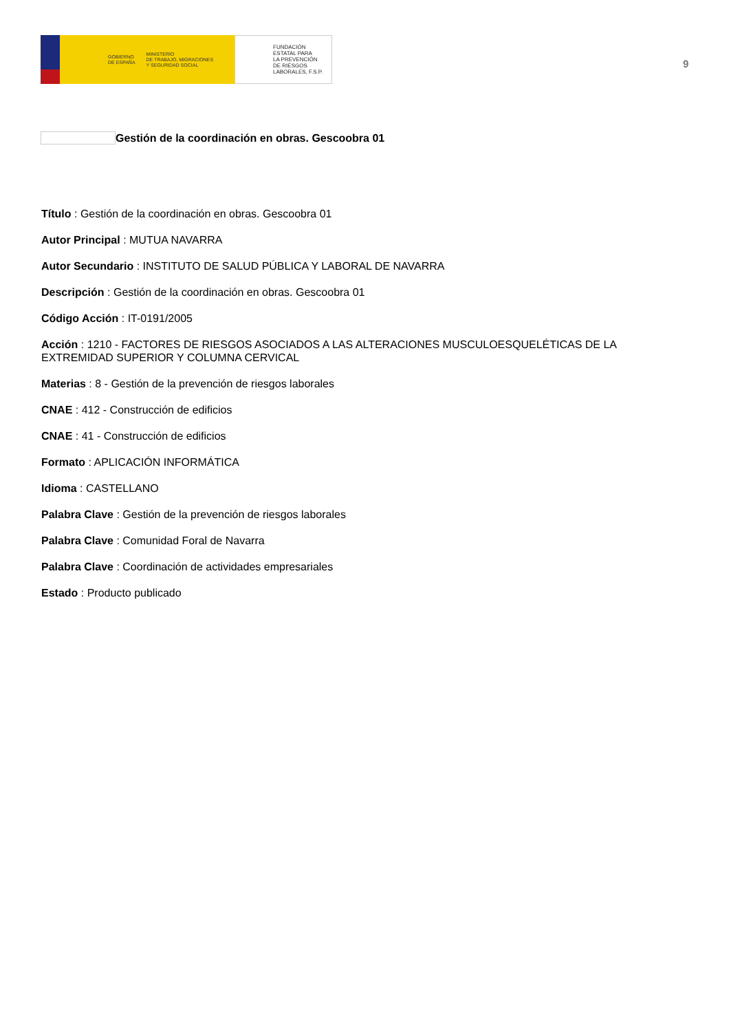GOBIERNO
DE ESPAÑA
MINISTERIO
DE TRABAJO, MIGRACIONES
Y SEGURIDAD SOCIAL
FUNDACIÓN
ESTATAL PARA
LA PREVENCIÓN
DE RIESGOS
LABORALES, F.S.P.
9
Gestión de la coordinación en obras. Gescoobra 01
Título : Gestión de la coordinación en obras. Gescoobra 01
Autor Principal : MUTUA NAVARRA
Autor Secundario : INSTITUTO DE SALUD PÚBLICA Y LABORAL DE NAVARRA
Descripción : Gestión de la coordinación en obras. Gescoobra 01
Código Acción : IT-0191/2005
Acción : 1210 - FACTORES DE RIESGOS ASOCIADOS A LAS ALTERACIONES MUSCULOESQUELÉTICAS DE LA EXTREMIDAD SUPERIOR Y COLUMNA CERVICAL
Materias : 8 - Gestión de la prevención de riesgos laborales
CNAE : 412 - Construcción de edificios
CNAE : 41 - Construcción de edificios
Formato : APLICACIÓN INFORMÁTICA
Idioma : CASTELLANO
Palabra Clave : Gestión de la prevención de riesgos laborales
Palabra Clave : Comunidad Foral de Navarra
Palabra Clave : Coordinación de actividades empresariales
Estado : Producto publicado